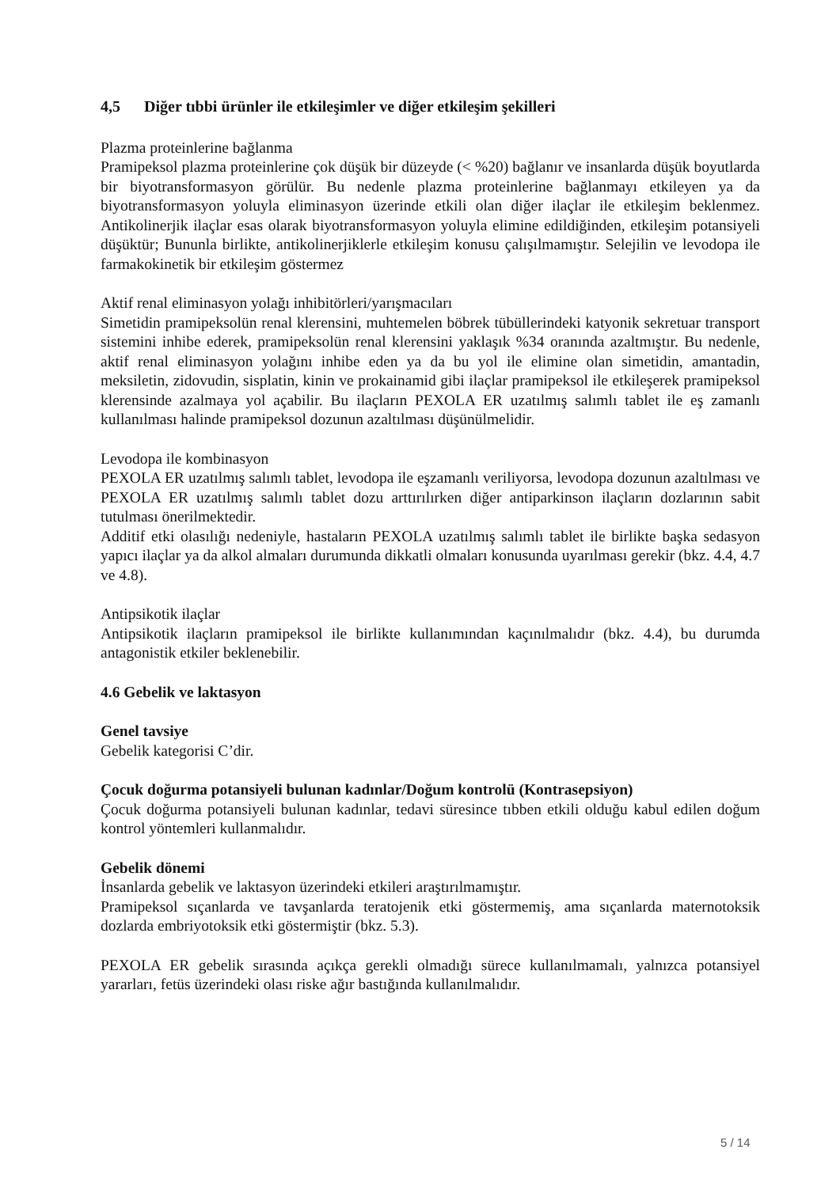4,5 Diğer tıbbi ürünler ile etkileşimler ve diğer etkileşim şekilleri
Plazma proteinlerine bağlanma
Pramipeksol plazma proteinlerine çok düşük bir düzeyde (< %20) bağlanır ve insanlarda düşük boyutlarda bir biyotransformasyon görülür. Bu nedenle plazma proteinlerine bağlanmayı etkileyen ya da biyotransformasyon yoluyla eliminasyon üzerinde etkili olan diğer ilaçlar ile etkileşim beklenmez. Antikolinerjik ilaçlar esas olarak biyotransformasyon yoluyla elimine edildiğinden, etkileşim potansiyeli düşüktür; Bununla birlikte, antikolinerjiklerle etkileşim konusu çalışılmamıştır. Selejilin ve levodopa ile farmakokinetik bir etkileşim göstermez
Aktif renal eliminasyon yolağı inhibitörleri/yarışmacıları
Simetidin pramipeksolün renal klerensini, muhtemelen böbrek tübüllerindeki katyonik sekretuar transport sistemini inhibe ederek, pramipeksolün renal klerensini yaklaşık %34 oranında azaltmıştır. Bu nedenle, aktif renal eliminasyon yolağını inhibe eden ya da bu yol ile elimine olan simetidin, amantadin, meksiletin, zidovudin, sisplatin, kinin ve prokainamid gibi ilaçlar pramipeksol ile etkileşerek pramipeksol klerensinde azalmaya yol açabilir. Bu ilaçların PEXOLA ER uzatılmış salımlı tablet ile eş zamanlı kullanılması halinde pramipeksol dozunun azaltılması düşünülmelidir.
Levodopa ile kombinasyon
PEXOLA ER uzatılmış salımlı tablet, levodopa ile eşzamanlı veriliyorsa, levodopa dozunun azaltılması ve PEXOLA ER uzatılmış salımlı tablet dozu arttırılırken diğer antiparkinson ilaçların dozlarının sabit tutulması önerilmektedir.
Additif etki olasılığı nedeniyle, hastaların PEXOLA uzatılmış salımlı tablet ile birlikte başka sedasyon yapıcı ilaçlar ya da alkol almaları durumunda dikkatli olmaları konusunda uyarılması gerekir (bkz. 4.4, 4.7 ve 4.8).
Antipsikotik ilaçlar
Antipsikotik ilaçların pramipeksol ile birlikte kullanımından kaçınılmalıdır (bkz. 4.4), bu durumda antagonistik etkiler beklenebilir.
4.6 Gebelik ve laktasyon
Genel tavsiye
Gebelik kategorisi C’dir.
Çocuk doğurma potansiyeli bulunan kadınlar/Doğum kontrolü (Kontrasepsiyon)
Çocuk doğurma potansiyeli bulunan kadınlar, tedavi süresince tıbben etkili olduğu kabul edilen doğum kontrol yöntemleri kullanmalıdır.
Gebelik dönemi
İnsanlarda gebelik ve laktasyon üzerindeki etkileri araştırılmamıştır.
Pramipeksol sıçanlarda ve tavşanlarda teratojenik etki göstermemiş, ama sıçanlarda maternotoksik dozlarda embriyotoksik etki göstermiştir (bkz. 5.3).
PEXOLA ER gebelik sırasında açıkça gerekli olmadığı sürece kullanılmamalı, yalnızca potansiyel yararları, fetüs üzerindeki olası riske ağır bastığında kullanılmalıdır.
5 / 14